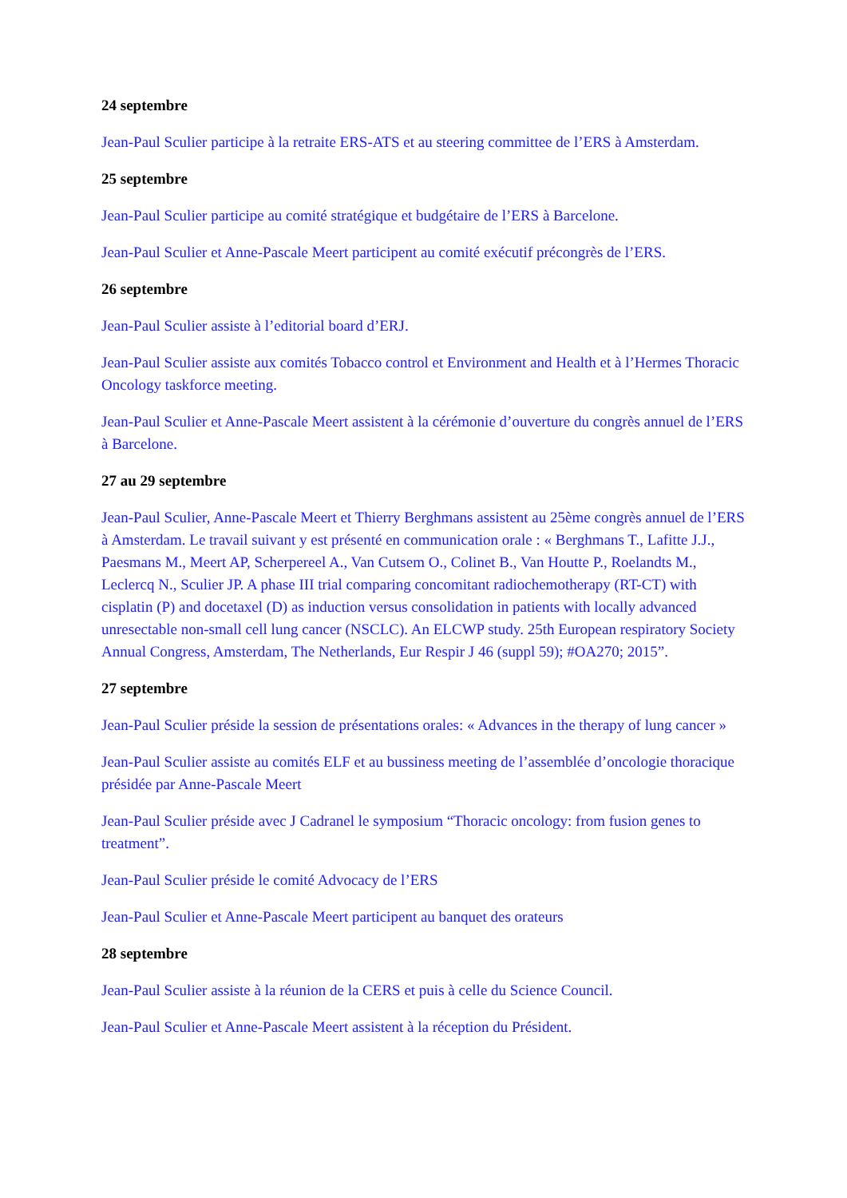24 septembre
Jean-Paul Sculier participe à la retraite ERS-ATS et au steering committee de l’ERS à Amsterdam.
25 septembre
Jean-Paul Sculier participe au comité stratégique et budgétaire de l’ERS à Barcelone.
Jean-Paul Sculier et Anne-Pascale Meert participent au comité exécutif précongrès de l’ERS.
26 septembre
Jean-Paul Sculier assiste à l’editorial board d’ERJ.
Jean-Paul Sculier assiste aux comités Tobacco control et Environment and Health et à l’Hermes Thoracic Oncology taskforce meeting.
Jean-Paul Sculier et Anne-Pascale Meert assistent à la cérémonie d’ouverture du congrès annuel de l’ERS à Barcelone.
27 au 29 septembre
Jean-Paul Sculier, Anne-Pascale Meert et Thierry Berghmans assistent au 25ème congrès annuel de l’ERS à Amsterdam. Le travail suivant y est présenté en communication orale : « Berghmans T., Lafitte J.J., Paesmans M., Meert AP, Scherpereel A., Van Cutsem O., Colinet B., Van Houtte P., Roelandts M., Leclercq N., Sculier JP. A phase III trial comparing concomitant radiochemotherapy (RT-CT) with cisplatin (P) and docetaxel (D) as induction versus consolidation in patients with locally advanced unresectable non-small cell lung cancer (NSCLC). An ELCWP study. 25th European respiratory Society Annual Congress, Amsterdam, The Netherlands, Eur Respir J 46 (suppl 59); #OA270; 2015”.
27 septembre
Jean-Paul Sculier préside la session de présentations orales: « Advances in the therapy of lung cancer »
Jean-Paul Sculier assiste au comités ELF et au bussiness meeting de l’assemblée d’oncologie thoracique présidée par Anne-Pascale Meert
Jean-Paul Sculier préside avec J Cadranel le symposium “Thoracic oncology: from fusion genes to treatment”.
Jean-Paul Sculier préside le comité Advocacy de l’ERS
Jean-Paul Sculier et Anne-Pascale Meert participent au banquet des orateurs
28 septembre
Jean-Paul Sculier assiste à la réunion de la CERS et puis à celle du Science Council.
Jean-Paul Sculier et Anne-Pascale Meert assistent à la réception du Président.